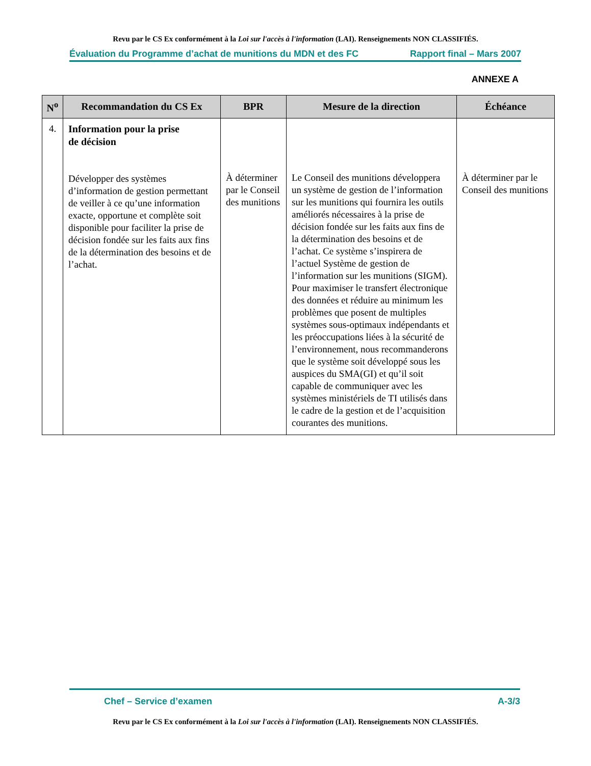Revu par le CS Ex conformément à la Loi sur l'accès à l'information (LAI). Renseignements NON CLASSIFIÉS.
Évaluation du Programme d’achat de munitions du MDN et des FC Rapport final – Mars 2007
ANNEXE A
| N<sup>o</sup> | Recommandation du CS Ex | BPR | Mesure de la direction | Échéance |
| --- | --- | --- | --- | --- |
| 4. | Information pour la prise de décision Développer des systèmes d’information de gestion permettant de veiller à ce qu’une information exacte, opportune et complète soit disponible pour faciliter la prise de décision fondée sur les faits aux fins de la détermination des besoins et de l’achat. | À déterminer par le Conseil des munitions | Le Conseil des munitions développera un système de gestion de l’information sur les munitions qui fournira les outils améliorés nécessaires à la prise de décision fondée sur les faits aux fins de la détermination des besoins et de l’achat. Ce système s’inspirera de l’actuel Système de gestion de l’information sur les munitions (SIGM). Pour maximiser le transfert électronique des données et réduire au minimum les problèmes que posent de multiples systèmes sous-optimaux indépendants et les préoccupations liées à la sécurité de l’environnement, nous recommanderons que le système soit développé sous les auspices du SMA(GI) et qu’il soit capable de communiquer avec les systèmes ministériels de TI utilisés dans le cadre de la gestion et de l’acquisition courantes des munitions. | À déterminer par le Conseil des munitions |
Chef – Service d’examen A-3/3
Revu par le CS Ex conformément à la Loi sur l'accès à l'information (LAI). Renseignements NON CLASSIFIÉS.